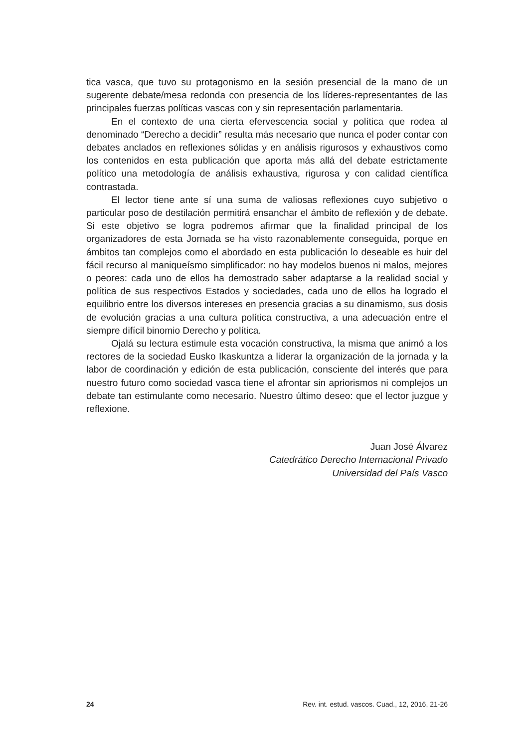tica vasca, que tuvo su protagonismo en la sesión presencial de la mano de un sugerente debate/mesa redonda con presencia de los líderes-representantes de las principales fuerzas políticas vascas con y sin representación parlamentaria.
En el contexto de una cierta efervescencia social y política que rodea al denominado “Derecho a decidir” resulta más necesario que nunca el poder contar con debates anclados en reflexiones sólidas y en análisis rigurosos y exhaustivos como los contenidos en esta publicación que aporta más allá del debate estrictamente político una metodología de análisis exhaustiva, rigurosa y con calidad científica contrastada.
El lector tiene ante sí una suma de valiosas reflexiones cuyo subjetivo o particular poso de destilación permitirá ensanchar el ámbito de reflexión y de debate. Si este objetivo se logra podremos afirmar que la finalidad principal de los organizadores de esta Jornada se ha visto razonablemente conseguida, porque en ámbitos tan complejos como el abordado en esta publicación lo deseable es huir del fácil recurso al maniqueísmo simplificador: no hay modelos buenos ni malos, mejores o peores: cada uno de ellos ha demostrado saber adaptarse a la realidad social y política de sus respectivos Estados y sociedades, cada uno de ellos ha logrado el equilibrio entre los diversos intereses en presencia gracias a su dinamismo, sus dosis de evolución gracias a una cultura política constructiva, a una adecuación entre el siempre difícil binomio Derecho y política.
Ojalá su lectura estimule esta vocación constructiva, la misma que animó a los rectores de la sociedad Eusko Ikaskuntza a liderar la organización de la jornada y la labor de coordinación y edición de esta publicación, consciente del interés que para nuestro futuro como sociedad vasca tiene el afrontar sin apriorismos ni complejos un debate tan estimulante como necesario. Nuestro último deseo: que el lector juzgue y reflexione.
Juan José Álvarez
Catedrático Derecho Internacional Privado
Universidad del País Vasco
24 Rev. int. estud. vascos. Cuad., 12, 2016, 21-26